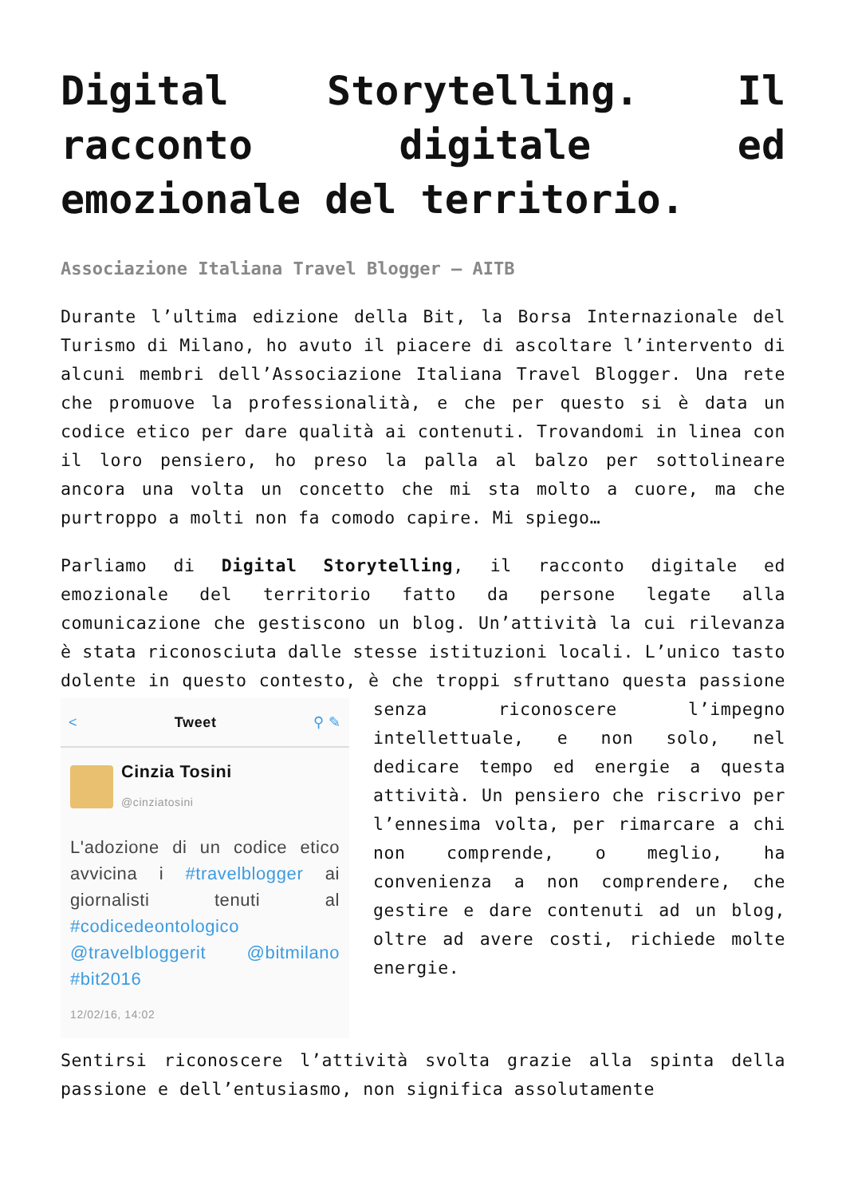Digital Storytelling. Il racconto digitale ed emozionale del territorio.
Associazione Italiana Travel Blogger – AITB
Durante l’ultima edizione della Bit, la Borsa Internazionale del Turismo di Milano, ho avuto il piacere di ascoltare l’intervento di alcuni membri dell’Associazione Italiana Travel Blogger. Una rete che promuove la professionalità, e che per questo si è data un codice etico per dare qualità ai contenuti. Trovandomi in linea con il loro pensiero, ho preso la palla al balzo per sottolineare ancora una volta un concetto che mi sta molto a cuore, ma che purtroppo a molti non fa comodo capire. Mi spiego…
Parliamo di Digital Storytelling, il racconto digitale ed emozionale del territorio fatto da persone legate alla comunicazione che gestiscono un blog. Un’attività la cui rilevanza è stata riconosciuta dalle stesse istituzioni locali. L’unico tasto dolente in questo contesto, è che troppi
< Tweet ⚲ ✎
Cinzia Tosini
@cinziatosini
L'adozione di un codice etico avvicina i #travelblogger ai giornalisti tenuti al #codicedeontologico @travelbloggerit @bitmilano #bit2016
12/02/16, 14:02
sfruttano questa passione senza riconoscere l’impegno intellettuale, e non solo, nel dedicare tempo ed energie a questa attività. Un pensiero che riscrivo per l’ennesima volta, per rimarcare a chi non comprende, o meglio, ha convenienza a non comprendere, che gestire e dare contenuti ad un blog, oltre ad avere costi, richiede molte energie.
Sentirsi riconoscere l’attività svolta grazie alla spinta della passione e dell’entusiasmo, non significa assolutamente